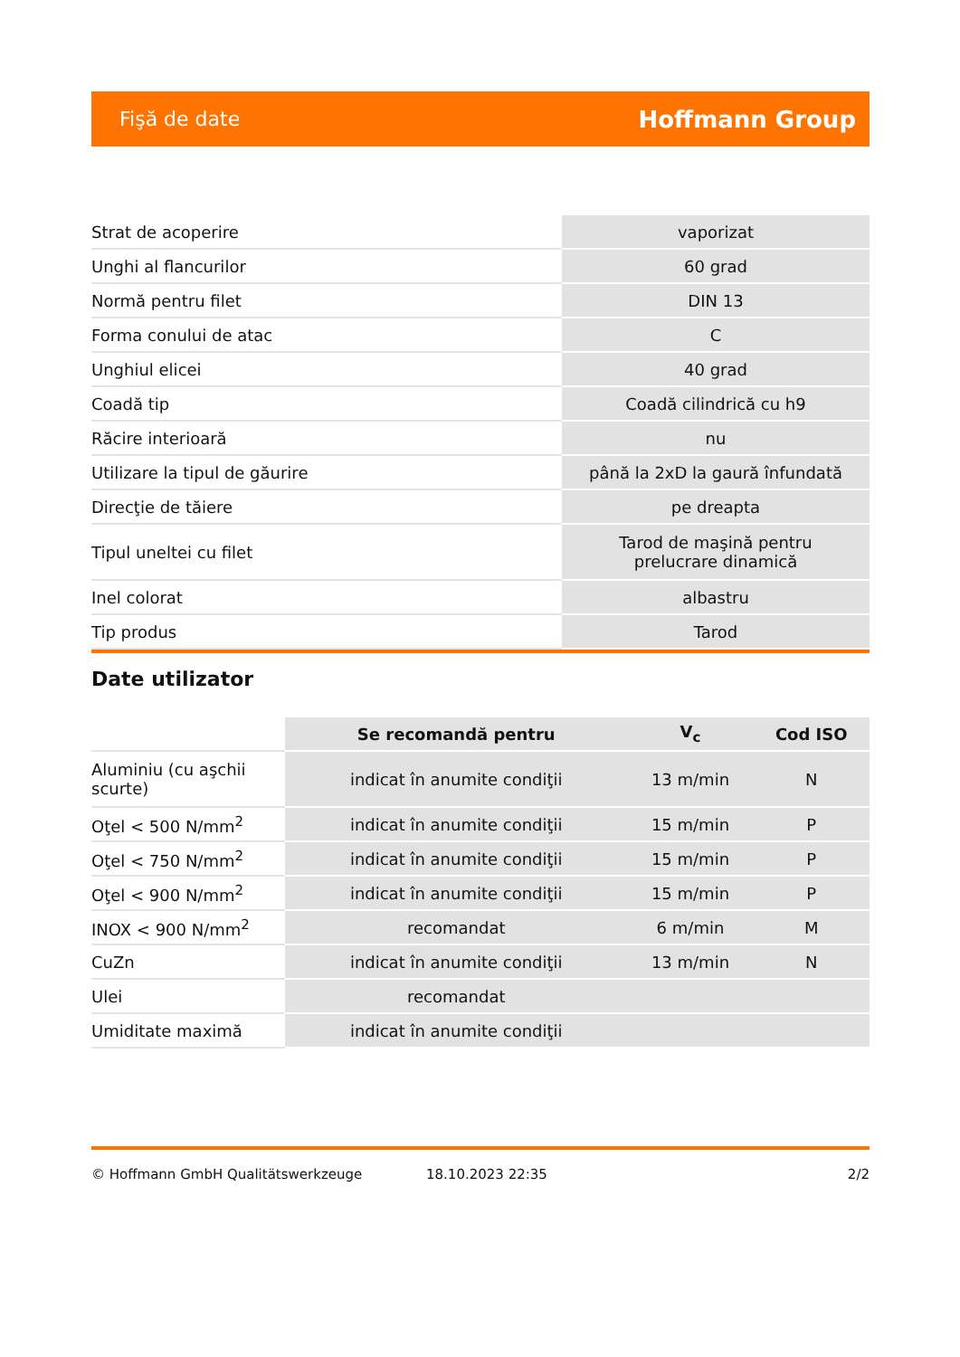Fişă de date Hoffmann Group
| Strat de acoperire | vaporizat |
| Unghi al flancurilor | 60 grad |
| Normă pentru filet | DIN 13 |
| Forma conului de atac | C |
| Unghiul elicei | 40 grad |
| Coadă tip | Coadă cilindrică cu h9 |
| Răcire interioară | nu |
| Utilizare la tipul de găurire | până la 2xD la gaură înfundată |
| Direcţie de tăiere | pe dreapta |
| Tipul uneltei cu filet | Tarod de maşină pentru prelucrare dinamică |
| Inel colorat | albastru |
| Tip produs | Tarod |
Date utilizator
| | Se recomandă pentru | V<sub>c</sub> | Cod ISO |
| --- | --- | --- | --- |
| Aluminiu (cu aşchii scurte) | indicat în anumite condiţii | 13 m/min | N |
| Oţel < 500 N/mm<sup>2</sup> | indicat în anumite condiţii | 15 m/min | P |
| Oţel < 750 N/mm<sup>2</sup> | indicat în anumite condiţii | 15 m/min | P |
| Oţel < 900 N/mm<sup>2</sup> | indicat în anumite condiţii | 15 m/min | P |
| INOX < 900 N/mm<sup>2</sup> | recomandat | 6 m/min | M |
| CuZn | indicat în anumite condiţii | 13 m/min | N |
| Ulei | recomandat | | |
| Umiditate maximă | indicat în anumite condiţii | | |
© Hoffmann GmbH Qualitätswerkzeuge 18.10.2023 22:35 2/2